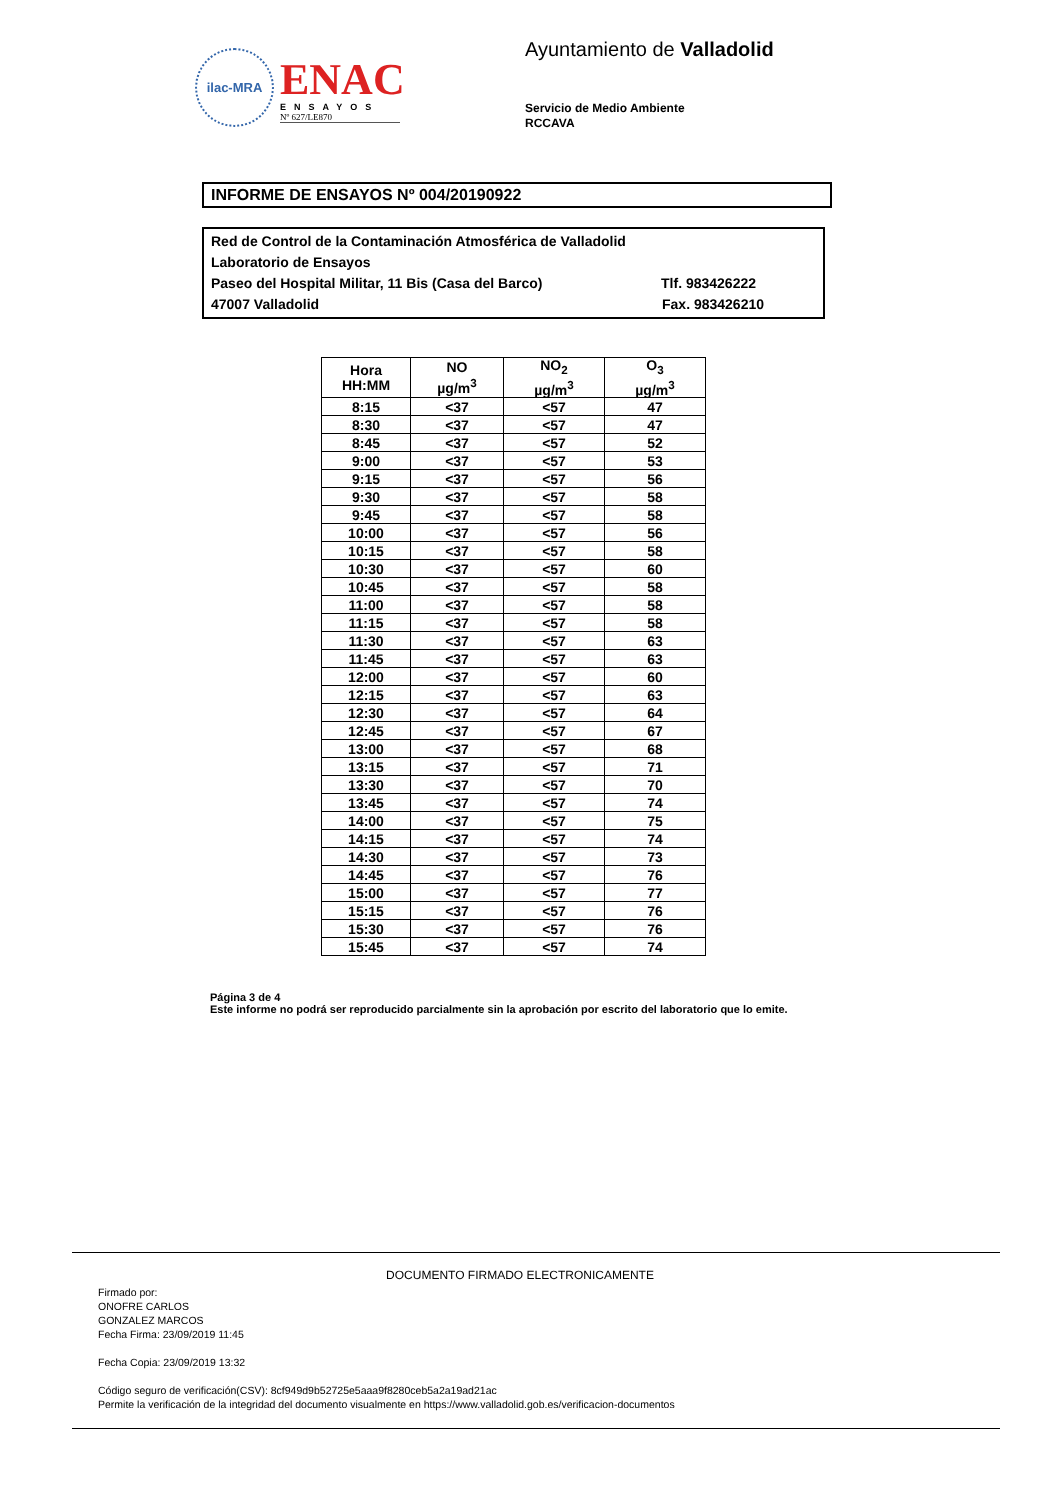ilac-MRA
ENAC
ENSAYOS
Nº 627/LE870
Ayuntamiento de Valladolid
Servicio de Medio Ambiente
RCCAVA
INFORME DE ENSAYOS Nº 004/20190922
Red de Control de la Contaminación Atmosférica de Valladolid
Laboratorio de Ensayos
Paseo del Hospital Militar, 11 Bis (Casa del Barco) Tlf. 983426222
47007 Valladolid Fax. 983426210
| Hora HH:MM | NO µg/m<sup>3</sup> | NO<sub>2</sub> µg/m<sup>3</sup> | O<sub>3</sub> µg/m<sup>3</sup> |
| --- | --- | --- | --- |
| 8:15 | <37 | <57 | 47 |
| 8:30 | <37 | <57 | 47 |
| 8:45 | <37 | <57 | 52 |
| 9:00 | <37 | <57 | 53 |
| 9:15 | <37 | <57 | 56 |
| 9:30 | <37 | <57 | 58 |
| 9:45 | <37 | <57 | 58 |
| 10:00 | <37 | <57 | 56 |
| 10:15 | <37 | <57 | 58 |
| 10:30 | <37 | <57 | 60 |
| 10:45 | <37 | <57 | 58 |
| 11:00 | <37 | <57 | 58 |
| 11:15 | <37 | <57 | 58 |
| 11:30 | <37 | <57 | 63 |
| 11:45 | <37 | <57 | 63 |
| 12:00 | <37 | <57 | 60 |
| 12:15 | <37 | <57 | 63 |
| 12:30 | <37 | <57 | 64 |
| 12:45 | <37 | <57 | 67 |
| 13:00 | <37 | <57 | 68 |
| 13:15 | <37 | <57 | 71 |
| 13:30 | <37 | <57 | 70 |
| 13:45 | <37 | <57 | 74 |
| 14:00 | <37 | <57 | 75 |
| 14:15 | <37 | <57 | 74 |
| 14:30 | <37 | <57 | 73 |
| 14:45 | <37 | <57 | 76 |
| 15:00 | <37 | <57 | 77 |
| 15:15 | <37 | <57 | 76 |
| 15:30 | <37 | <57 | 76 |
| 15:45 | <37 | <57 | 74 |
Página 3 de 4
Este informe no podrá ser reproducido parcialmente sin la aprobación por escrito del laboratorio que lo emite.
DOCUMENTO FIRMADO ELECTRONICAMENTE
Firmado por:
ONOFRE CARLOS
GONZALEZ MARCOS
Fecha Firma: 23/09/2019 11:45
Fecha Copia: 23/09/2019 13:32
Código seguro de verificación(CSV): 8cf949d9b52725e5aaa9f8280ceb5a2a19ad21ac
Permite la verificación de la integridad del documento visualmente en https://www.valladolid.gob.es/verificacion-documentos